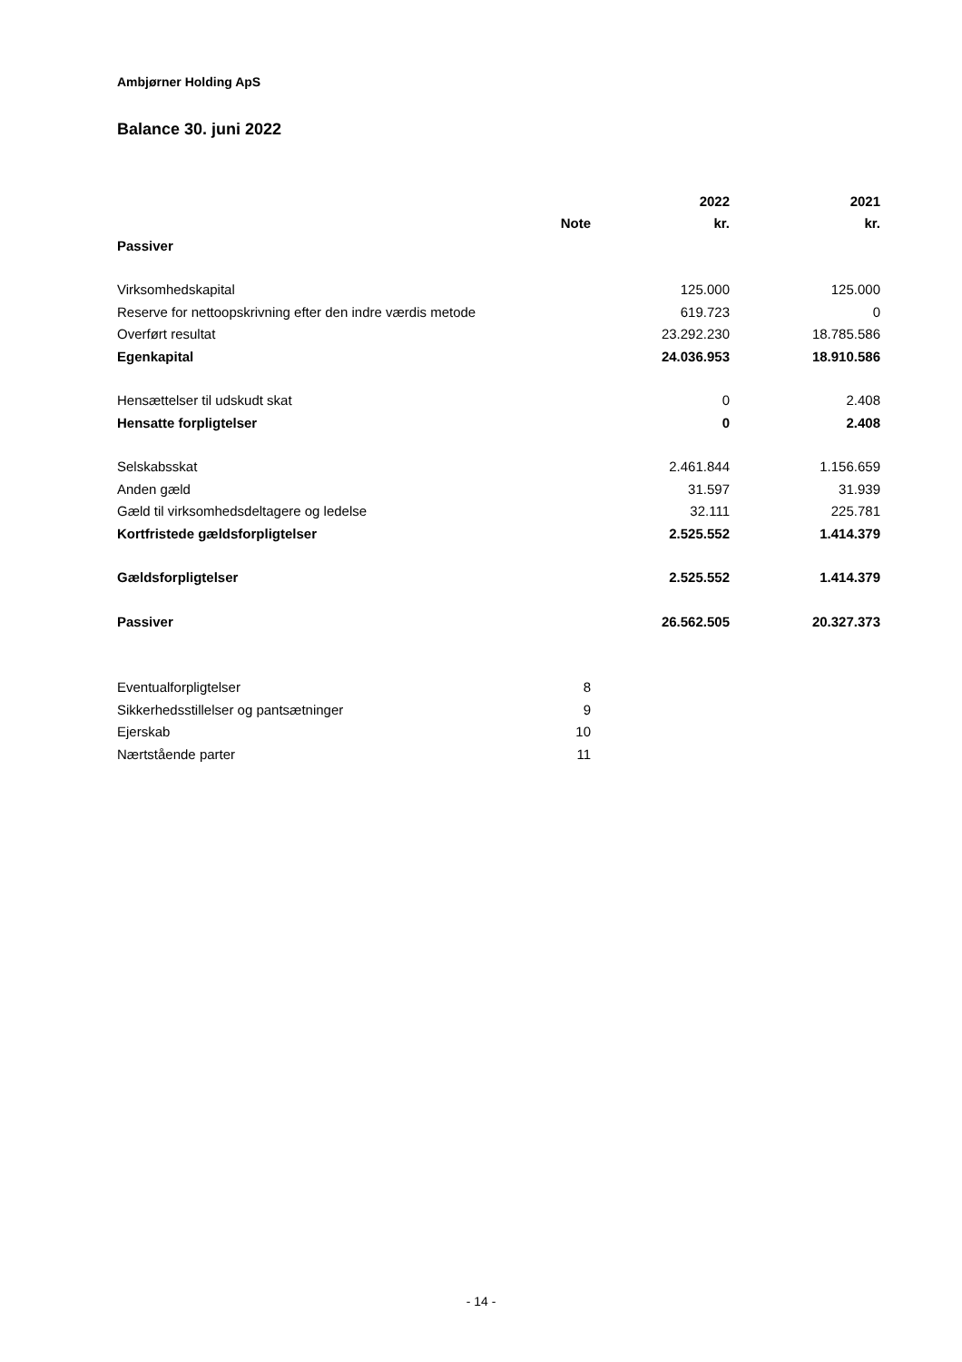Ambjørner Holding ApS
Balance 30. juni 2022
| | | 2022 | 2021 |
| --- | --- | --- | --- |
| | Note | kr. | kr. |
| Passiver | | | |
| Virksomhedskapital | | 125.000 | 125.000 |
| Reserve for nettoopskrivning efter den indre værdis metode | | 619.723 | 0 |
| Overført resultat | | 23.292.230 | 18.785.586 |
| Egenkapital | | 24.036.953 | 18.910.586 |
| Hensættelser til udskudt skat | | 0 | 2.408 |
| Hensatte forpligtelser | | 0 | 2.408 |
| Selskabsskat | | 2.461.844 | 1.156.659 |
| Anden gæld | | 31.597 | 31.939 |
| Gæld til virksomhedsdeltagere og ledelse | | 32.111 | 225.781 |
| Kortfristede gældsforpligtelser | | 2.525.552 | 1.414.379 |
| Gældsforpligtelser | | 2.525.552 | 1.414.379 |
| Passiver | | 26.562.505 | 20.327.373 |
| Eventualforpligtelser | 8 | | |
| Sikkerhedsstillelser og pantsætninger | 9 | | |
| Ejerskab | 10 | | |
| Nærtstående parter | 11 | | |
- 14 -